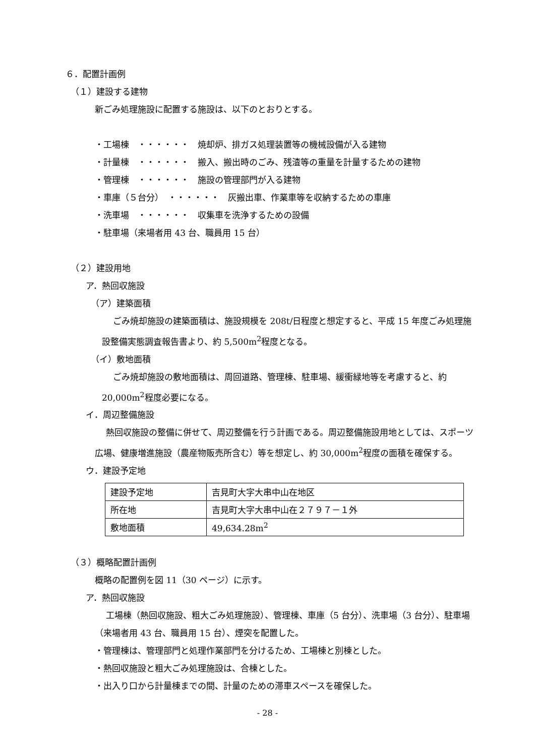６．配置計画例
（１）建設する建物
新ごみ処理施設に配置する施設は、以下のとおりとする。
・工場棟　・・・・・・　焼却炉、排ガス処理装置等の機械設備が入る建物
・計量棟　・・・・・・　搬入、搬出時のごみ、残渣等の重量を計量するための建物
・管理棟　・・・・・・　施設の管理部門が入る建物
・車庫（５台分）　・・・・・・　灰搬出車、作業車等を収納するための車庫
・洗車場　・・・・・・　収集車を洗浄するための設備
・駐車場（来場者用 43 台、職員用 15 台）
（２）建設用地
ア．熱回収施設
（ア）建築面積
ごみ焼却施設の建築面積は、施設規模を 208t/日程度と想定すると、平成 15 年度ごみ処理施設整備実態調査報告書より、約 5,500m<sup>2</sup>程度となる。
（イ）敷地面積
ごみ焼却施設の敷地面積は、周回道路、管理棟、駐車場、緩衝緑地等を考慮すると、約 20,000m<sup>2</sup>程度必要になる。
イ．周辺整備施設
熱回収施設の整備に併せて、周辺整備を行う計画である。周辺整備施設用地としては、スポーツ広場、健康増進施設（農産物販売所含む）等を想定し、約 30,000m<sup>2</sup>程度の面積を確保する。
ウ．建設予定地
| 建設予定地 | 吉見町大字大串中山在地区 |
| 所在地 | 吉見町大字大串中山在２７９７－１外 |
| 敷地面積 | 49,634.28m<sup>2</sup> |
（３）概略配置計画例
概略の配置例を図 11（30 ページ）に示す。
ア．熱回収施設
工場棟（熱回収施設、粗大ごみ処理施設）、管理棟、車庫（5 台分）、洗車場（3 台分）、駐車場（来場者用 43 台、職員用 15 台）、煙突を配置した。
・管理棟は、管理部門と処理作業部門を分けるため、工場棟と別棟とした。
・熱回収施設と粗大ごみ処理施設は、合棟とした。
・出入り口から計量棟までの間、計量のための滞車スペースを確保した。
- 28 -